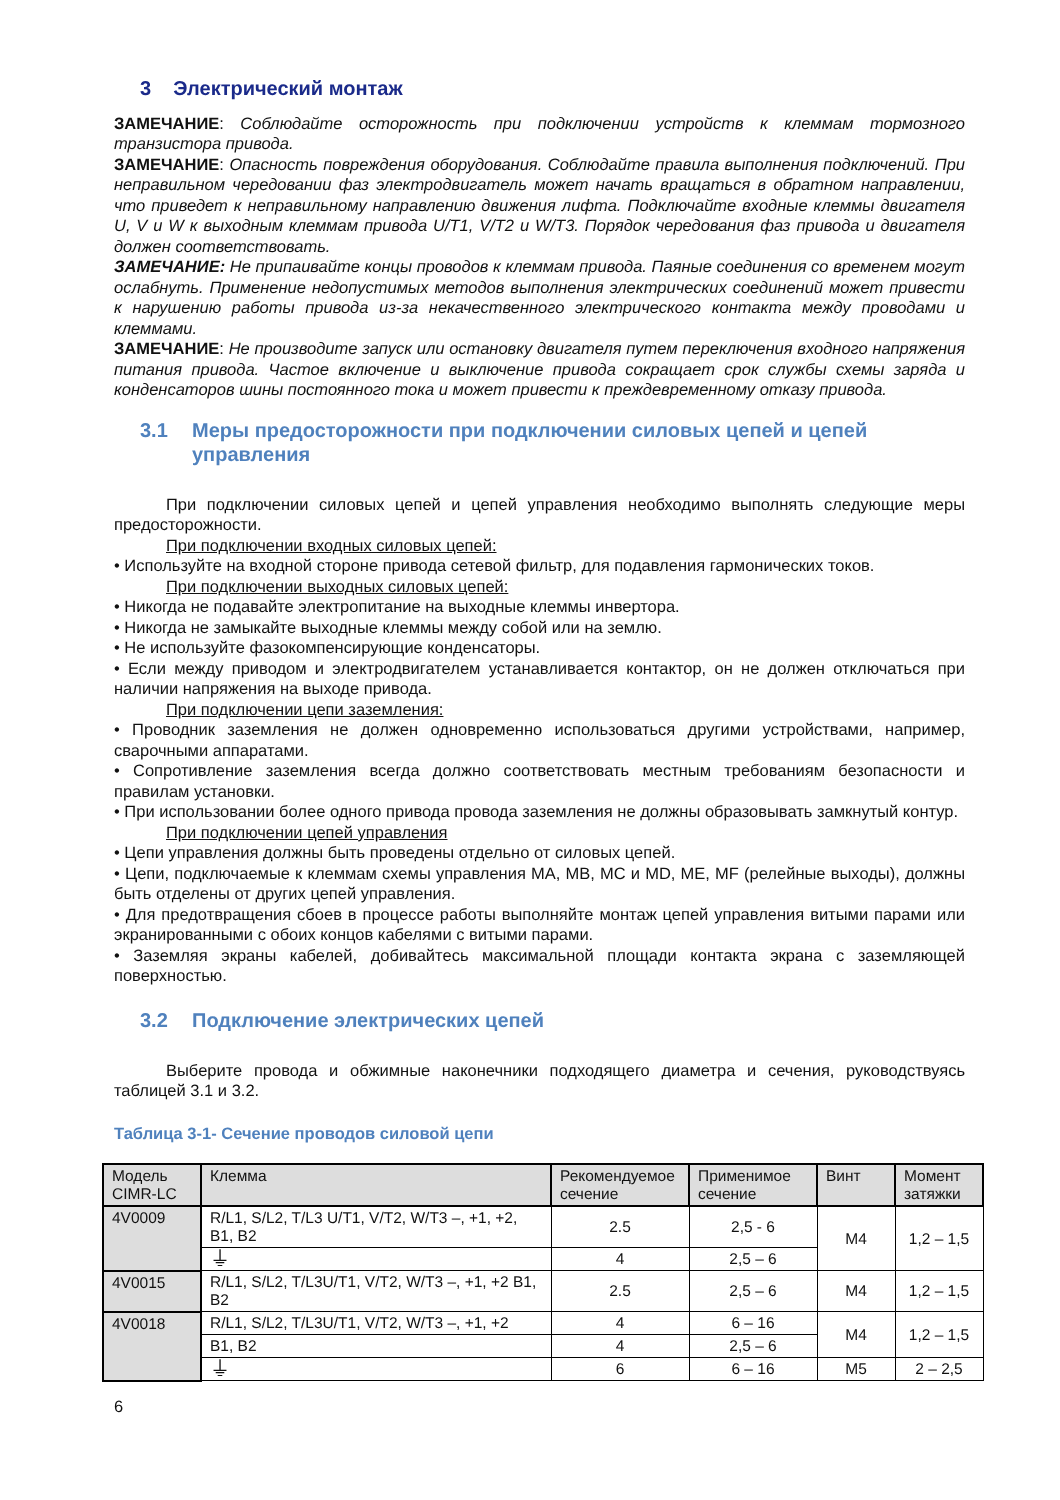3 Электрический монтаж
ЗАМЕЧАНИЕ: Соблюдайте осторожность при подключении устройств к клеммам тормозного транзистора привода.
ЗАМЕЧАНИЕ: Опасность повреждения оборудования. Соблюдайте правила выполнения подключений. При неправильном чередовании фаз электродвигатель может начать вращаться в обратном направлении, что приведет к неправильному направлению движения лифта. Подключайте входные клеммы двигателя U, V и W к выходным клеммам привода U/T1, V/T2 и W/T3. Порядок чередования фаз привода и двигателя должен соответствовать.
ЗАМЕЧАНИЕ: Не припаивайте концы проводов к клеммам привода. Паяные соединения со временем могут ослабнуть. Применение недопустимых методов выполнения электрических соединений может привести к нарушению работы привода из-за некачественного электрического контакта между проводами и клеммами.
ЗАМЕЧАНИЕ: Не производите запуск или остановку двигателя путем переключения входного напряжения питания привода. Частое включение и выключение привода сокращает срок службы схемы заряда и конденсаторов шины постоянного тока и может привести к преждевременному отказу привода.
3.1 Меры предосторожности при подключении силовых цепей и цепей управления
При подключении силовых цепей и цепей управления необходимо выполнять следующие меры предосторожности.
При подключении входных силовых цепей:
• Используйте на входной стороне привода сетевой фильтр, для подавления гармонических токов.
При подключении выходных силовых цепей:
• Никогда не подавайте электропитание на выходные клеммы инвертора.
• Никогда не замыкайте выходные клеммы между собой или на землю.
• Не используйте фазокомпенсирующие конденсаторы.
• Если между приводом и электродвигателем устанавливается контактор, он не должен отключаться при наличии напряжения на выходе привода.
При подключении цепи заземления:
• Проводник заземления не должен одновременно использоваться другими устройствами, например, сварочными аппаратами.
• Сопротивление заземления всегда должно соответствовать местным требованиям безопасности и правилам установки.
• При использовании более одного привода провода заземления не должны образовывать замкнутый контур.
При подключении цепей управления
• Цепи управления должны быть проведены отдельно от силовых цепей.
• Цепи, подключаемые к клеммам схемы управления MA, MB, MC и MD, ME, MF (релейные выходы), должны быть отделены от других цепей управления.
• Для предотвращения сбоев в процессе работы выполняйте монтаж цепей управления витыми парами или экранированными с обоих концов кабелями с витыми парами.
• Заземляя экраны кабелей, добивайтесь максимальной площади контакта экрана с заземляющей поверхностью.
3.2 Подключение электрических цепей
Выберите провода и обжимные наконечники подходящего диаметра и сечения, руководствуясь таблицей 3.1 и 3.2.
Таблица 3-1- Сечение проводов силовой цепи
| Модель CIMR-LC | Клемма | Рекомендуемое сечение | Применимое сечение | Винт | Момент затяжки |
| --- | --- | --- | --- | --- | --- |
| 4V0009 | R/L1, S/L2, T/L3 U/T1, V/T2, W/T3 –, +1, +2, B1, B2 | 2.5 | 2,5 - 6 | M4 | 1,2 – 1,5 |
| | ⏚ | 4 | 2,5 – 6 | | |
| 4V0015 | R/L1, S/L2, T/L3U/T1, V/T2, W/T3 –, +1, +2 B1, B2 | 2.5 | 2,5 – 6 | M4 | 1,2 – 1,5 |
| 4V0018 | R/L1, S/L2, T/L3U/T1, V/T2, W/T3 –, +1, +2 | 4 | 6 – 16 | M4 | 1,2 – 1,5 |
| | B1, B2 | 4 | 2,5 – 6 | | |
| | ⏚ | 6 | 6 – 16 | M5 | 2 – 2,5 |
6